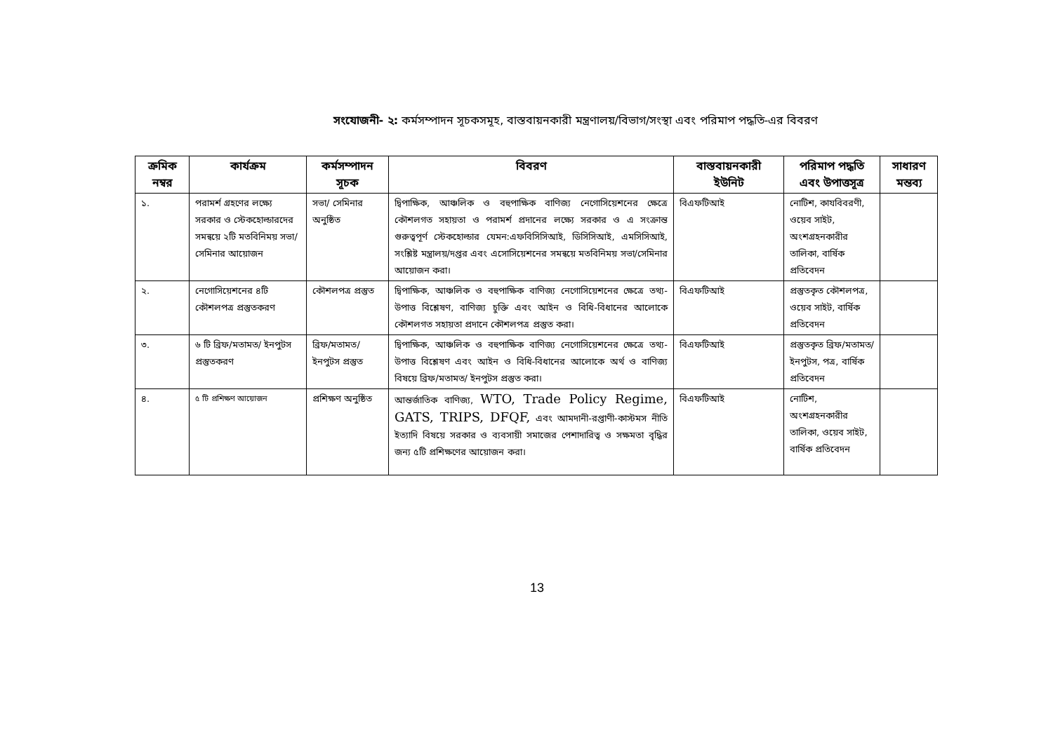সংযোজনী- ২: কর্মসম্পাদন সূচকসমূহ, বাস্তবায়নকারী মন্ত্রণালয়/বিভাগ/সংস্থা এবং পরিমাপ পদ্ধতি-এর বিবরণ
| ক্রমিক নম্বর | কার্যক্রম | কর্মসম্পাদন সূচক | বিবরণ | বাস্তবায়নকারী ইউনিট | পরিমাপ পদ্ধতি এবং উপাত্তসূত্র | সাধারণ মন্তব্য |
| --- | --- | --- | --- | --- | --- | --- |
| ১. | পরামর্শ গ্রহণের লক্ষ্যে সরকার ও স্টেকহোল্ডারদের সমন্বয়ে ২টি মতবিনিময় সভা/সেমিনার আয়োজন | সভা/ সেমিনার অনুষ্ঠিত | দ্বিপাক্ষিক, আঞ্চলিক ও বহুপাক্ষিক বাণিজ্য নেগোসিয়েশনের ক্ষেত্রে কৌশলগত সহায়তা ও পরামর্শ প্রদানের লক্ষ্যে সরকার ও এ সংক্রান্ত গুরুত্বপূর্ণ স্টেকহোল্ডার যেমন:এফবিসিসিআই, ডিসিসিআই, এমসিসিআই, সংশ্লিষ্ট মন্ত্রালয়/দপ্তর এবং এসোসিয়েশনের সমন্বয়ে মতবিনিময় সভা/সেমিনার আয়োজন করা। | বিএফটিআই | নোটিশ, কাযবিবরণী, ওয়েব সাইট, অংশগ্রহনকারীর তালিকা, বার্ষিক প্রতিবেদন | |
| ২. | নেগোসিয়েশনের ৪টি কৌশলপত্র প্রস্তুতকরণ | কৌশলপত্র প্রস্তুত | দ্বিপাক্ষিক, আঞ্চলিক ও বহুপাক্ষিক বাণিজ্য নেগোসিয়েশনের ক্ষেত্রে তথ্য-উপাত্ত বিশ্লেষণ, বাণিজ্য চুক্তি এবং আইন ও বিধি-বিধানের আলোকে কৌশলগত সহায়তা প্রদানে কৌশলপত্র প্রস্তুত করা। | বিএফটিআই | প্রস্তুতকৃত কৌশলপত্র, ওয়েব সাইট, বার্ষিক প্রতিবেদন | |
| ৩. | ৬ টি ব্রিফ/মতামত/ ইনপুটস প্রস্তুতকরণ | ব্রিফ/মতামত/ ইনপুটস প্রস্তুত | দ্বিপাক্ষিক, আঞ্চলিক ও বহুপাক্ষিক বাণিজ্য নেগোসিয়েশনের ক্ষেত্রে তথ্য-উপাত্ত বিশ্লেষণ এবং আইন ও বিধি-বিধানের আলোকে অর্থ ও বাণিজ্য বিষয়ে ব্রিফ/মতামত/ ইনপুটস প্রস্তুত করা। | বিএফটিআই | প্রস্তুতকৃত ব্রিফ/মতামত/ ইনপুটস, পত্র, বার্ষিক প্রতিবেদন | |
| ৪. | ৫ টি প্রশিক্ষণ আয়োজন | প্রশিক্ষণ অনুষ্ঠিত | আন্তর্জাতিক বাণিজ্য, WTO, Trade Policy Regime, GATS, TRIPS, DFQF, এবং আমদানী-রপ্তাণী-কাস্টমস নীতি ইত্যাদি বিষয়ে সরকার ও ব্যবসায়ী সমাজের পেশাদারিত্ব ও সক্ষমতা বৃদ্ধির জন্য ৫টি প্রশিক্ষণের আয়োজন করা। | বিএফটিআই | নোটিশ, অংশগ্রহনকারীর তালিকা, ওয়েব সাইট, বার্ষিক প্রতিবেদন | |
13